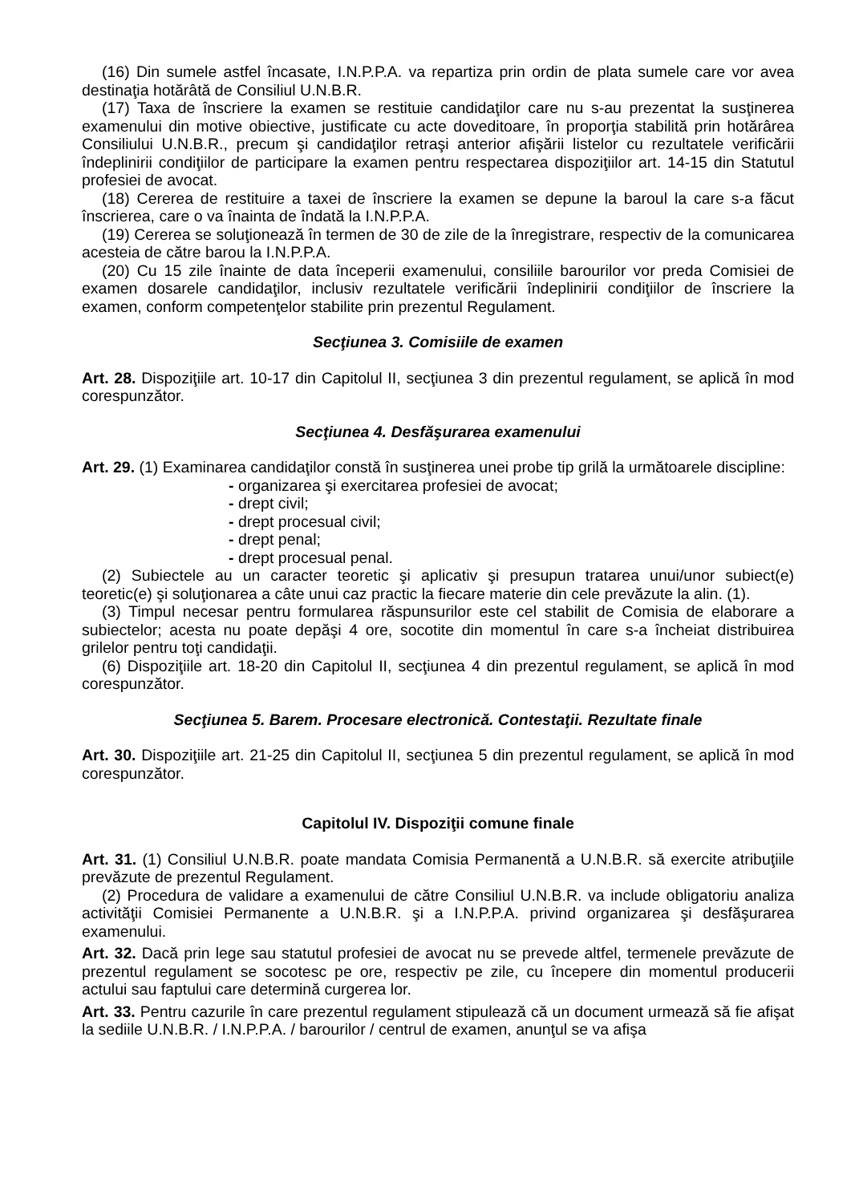(16) Din sumele astfel încasate, I.N.P.P.A. va repartiza prin ordin de plata sumele care vor avea destinaţia hotărâtă de Consiliul U.N.B.R.
(17) Taxa de înscriere la examen se restituie candidaţilor care nu s-au prezentat la susţinerea examenului din motive obiective, justificate cu acte doveditoare, în proporţia stabilită prin hotărârea Consiliului U.N.B.R., precum şi candidaţilor retraşi anterior afişării listelor cu rezultatele verificării îndeplinirii condiţiilor de participare la examen pentru respectarea dispoziţiilor art. 14-15 din Statutul profesiei de avocat.
(18) Cererea de restituire a taxei de înscriere la examen se depune la baroul la care s-a făcut înscrierea, care o va înainta de îndată la I.N.P.P.A.
(19) Cererea se soluţionează în termen de 30 de zile de la înregistrare, respectiv de la comunicarea acesteia de către barou la I.N.P.P.A.
(20) Cu 15 zile înainte de data începerii examenului, consiliile barourilor vor preda Comisiei de examen dosarele candidaţilor, inclusiv rezultatele verificării îndeplinirii condiţiilor de înscriere la examen, conform competenţelor stabilite prin prezentul Regulament.
Secţiunea 3. Comisiile de examen
Art. 28. Dispoziţiile art. 10-17 din Capitolul II, secţiunea 3 din prezentul regulament, se aplică în mod corespunzător.
Secţiunea 4. Desfăşurarea examenului
Art. 29. (1) Examinarea candidaţilor constă în susţinerea unei probe tip grilă la următoarele discipline:
- organizarea şi exercitarea profesiei de avocat;
- drept civil;
- drept procesual civil;
- drept penal;
- drept procesual penal.
(2) Subiectele au un caracter teoretic şi aplicativ şi presupun tratarea unui/unor subiect(e) teoretic(e) şi soluţionarea a câte unui caz practic la fiecare materie din cele prevăzute la alin. (1).
(3) Timpul necesar pentru formularea răspunsurilor este cel stabilit de Comisia de elaborare a subiectelor; acesta nu poate depăşi 4 ore, socotite din momentul în care s-a încheiat distribuirea grilelor pentru toţi candidaţii.
(6) Dispoziţiile art. 18-20 din Capitolul II, secţiunea 4 din prezentul regulament, se aplică în mod corespunzător.
Secţiunea 5. Barem. Procesare electronică. Contestaţii. Rezultate finale
Art. 30. Dispoziţiile art. 21-25 din Capitolul II, secţiunea 5 din prezentul regulament, se aplică în mod corespunzător.
Capitolul IV. Dispoziţii comune finale
Art. 31. (1) Consiliul U.N.B.R. poate mandata Comisia Permanentă a U.N.B.R. să exercite atribuţiile prevăzute de prezentul Regulament.
(2) Procedura de validare a examenului de către Consiliul U.N.B.R. va include obligatoriu analiza activităţii Comisiei Permanente a U.N.B.R. şi a I.N.P.P.A. privind organizarea şi desfăşurarea examenului.
Art. 32. Dacă prin lege sau statutul profesiei de avocat nu se prevede altfel, termenele prevăzute de prezentul regulament se socotesc pe ore, respectiv pe zile, cu începere din momentul producerii actului sau faptului care determină curgerea lor.
Art. 33. Pentru cazurile în care prezentul regulament stipulează că un document urmează să fie afişat la sediile U.N.B.R. / I.N.P.P.A. / barourilor / centrul de examen, anunţul se va afişa